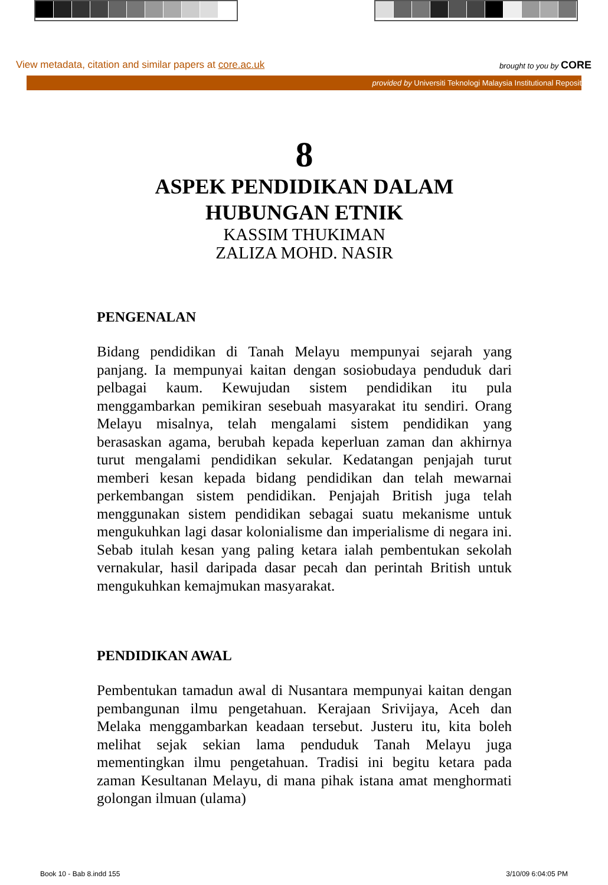View metadata, citation and similar papers at core.ac.uk brought to you by CORE
provided by Universiti Teknologi Malaysia Institutional Reposit
8
ASPEK PENDIDIKAN DALAM
HUBUNGAN ETNIK
KASSIM THUKIMAN
ZALIZA MOHD. NASIR
PENGENALAN
Bidang pendidikan di Tanah Melayu mempunyai sejarah yang panjang. Ia mempunyai kaitan dengan sosiobudaya penduduk dari pelbagai kaum. Kewujudan sistem pendidikan itu pula menggambarkan pemikiran sesebuah masyarakat itu sendiri. Orang Melayu misalnya, telah mengalami sistem pendidikan yang berasaskan agama, berubah kepada keperluan zaman dan akhirnya turut mengalami pendidikan sekular. Kedatangan penjajah turut memberi kesan kepada bidang pendidikan dan telah mewarnai perkembangan sistem pendidikan. Penjajah British juga telah menggunakan sistem pendidikan sebagai suatu mekanisme untuk mengukuhkan lagi dasar kolonialisme dan imperialisme di negara ini. Sebab itulah kesan yang paling ketara ialah pembentukan sekolah vernakular, hasil daripada dasar pecah dan perintah British untuk mengukuhkan kemajmukan masyarakat.
PENDIDIKAN AWAL
Pembentukan tamadun awal di Nusantara mempunyai kaitan dengan pembangunan ilmu pengetahuan. Kerajaan Srivijaya, Aceh dan Melaka menggambarkan keadaan tersebut. Justeru itu, kita boleh melihat sejak sekian lama penduduk Tanah Melayu juga mementingkan ilmu pengetahuan. Tradisi ini begitu ketara pada zaman Kesultanan Melayu, di mana pihak istana amat menghormati golongan ilmuan (ulama)
Book 10 - Bab 8.indd 155 3/10/09 6:04:05 PM